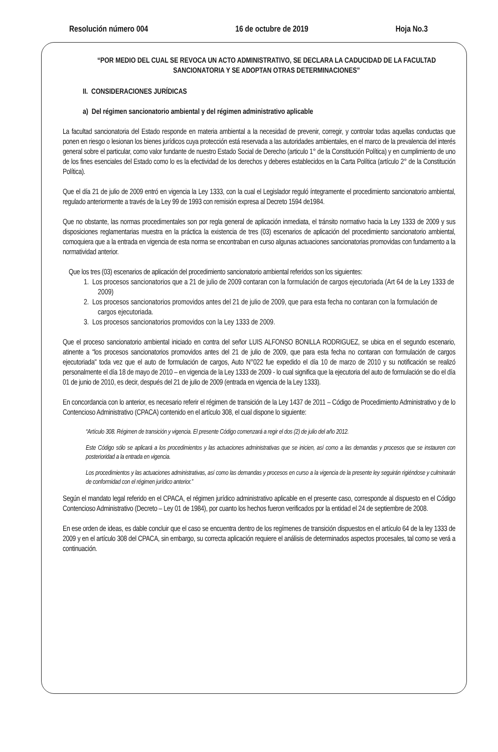Resolución número 004 16 de octubre de 2019 Hoja No.3
“POR MEDIO DEL CUAL SE REVOCA UN ACTO ADMINISTRATIVO, SE DECLARA LA CADUCIDAD DE LA FACULTAD SANCIONATORIA Y SE ADOPTAN OTRAS DETERMINACIONES”
II. CONSIDERACIONES JURÍDICAS
a) Del régimen sancionatorio ambiental y del régimen administrativo aplicable
La facultad sancionatoria del Estado responde en materia ambiental a la necesidad de prevenir, corregir, y controlar todas aquellas conductas que ponen en riesgo o lesionan los bienes jurídicos cuya protección está reservada a las autoridades ambientales, en el marco de la prevalencia del interés general sobre el particular, como valor fundante de nuestro Estado Social de Derecho (articulo 1° de la Constitución Política) y en cumplimiento de uno de los fines esenciales del Estado como lo es la efectividad de los derechos y deberes establecidos en la Carta Política (artículo 2° de la Constitución Política).
Que el día 21 de julio de 2009 entró en vigencia la Ley 1333, con la cual el Legislador reguló íntegramente el procedimiento sancionatorio ambiental, regulado anteriormente a través de la Ley 99 de 1993 con remisión expresa al Decreto 1594 de1984.
Que no obstante, las normas procedimentales son por regla general de aplicación inmediata, el tránsito normativo hacia la Ley 1333 de 2009 y sus disposiciones reglamentarias muestra en la práctica la existencia de tres (03) escenarios de aplicación del procedimiento sancionatorio ambiental, comoquiera que a la entrada en vigencia de esta norma se encontraban en curso algunas actuaciones sancionatorias promovidas con fundamento a la normatividad anterior.
Que los tres (03) escenarios de aplicación del procedimiento sancionatorio ambiental referidos son los siguientes:
1. Los procesos sancionatorios que a 21 de julio de 2009 contaran con la formulación de cargos ejecutoriada (Art 64 de la Ley 1333 de 2009)
2. Los procesos sancionatorios promovidos antes del 21 de julio de 2009, que para esta fecha no contaran con la formulación de cargos ejecutoriada.
3. Los procesos sancionatorios promovidos con la Ley 1333 de 2009.
Que el proceso sancionatorio ambiental iniciado en contra del señor LUIS ALFONSO BONILLA RODRIGUEZ, se ubica en el segundo escenario, atinente a “los procesos sancionatorios promovidos antes del 21 de julio de 2009, que para esta fecha no contaran con formulación de cargos ejecutoriada" toda vez que el auto de formulación de cargos, Auto N°022 fue expedido el día 10 de marzo de 2010 y su notificación se realizó personalmente el día 18 de mayo de 2010 – en vigencia de la Ley 1333 de 2009 - lo cual significa que la ejecutoria del auto de formulación se dio el día 01 de junio de 2010, es decir, después del 21 de julio de 2009 (entrada en vigencia de la Ley 1333).
En concordancia con lo anterior, es necesario referir el régimen de transición de la Ley 1437 de 2011 – Código de Procedimiento Administrativo y de lo Contencioso Administrativo (CPACA) contenido en el artículo 308, el cual dispone lo siguiente:
“Artículo 308. Régimen de transición y vigencia. El presente Código comenzará a regir el dos (2) de julio del año 2012.
Este Código sólo se aplicará a los procedimientos y las actuaciones administrativas que se inicien, así como a las demandas y procesos que se instauren con posterioridad a la entrada en vigencia.
Los procedimientos y las actuaciones administrativas, así como las demandas y procesos en curso a la vigencia de la presente ley seguirán rigiéndose y culminarán de conformidad con el régimen jurídico anterior.”
Según el mandato legal referido en el CPACA, el régimen jurídico administrativo aplicable en el presente caso, corresponde al dispuesto en el Código Contencioso Administrativo (Decreto – Ley 01 de 1984), por cuanto los hechos fueron verificados por la entidad el 24 de septiembre de 2008.
En ese orden de ideas, es dable concluir que el caso se encuentra dentro de los regímenes de transición dispuestos en el artículo 64 de la ley 1333 de 2009 y en el artículo 308 del CPACA, sin embargo, su correcta aplicación requiere el análisis de determinados aspectos procesales, tal como se verá a continuación.